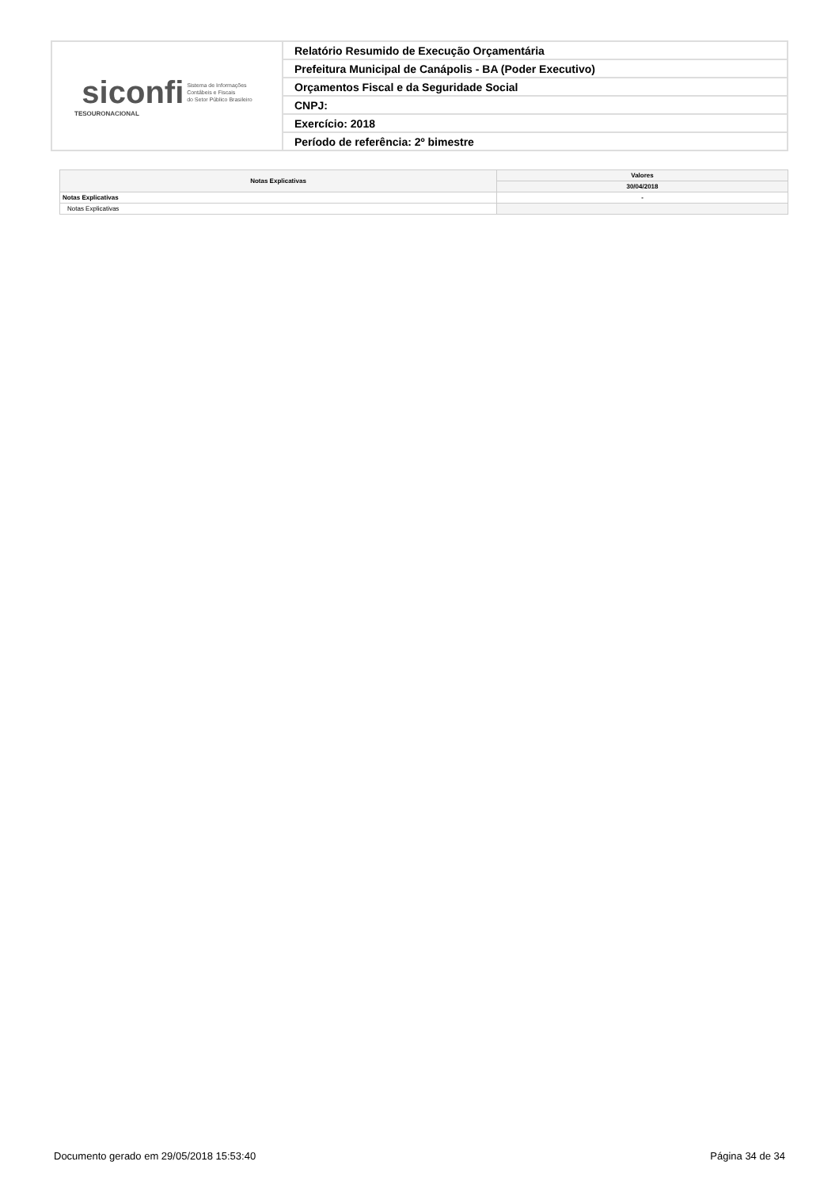| siconfi Sistema de Informações Contábeis e Fiscais do Setor Público Brasileiro TESOURONACIONAL | Relatório Resumido de Execução Orçamentária |
| | Prefeitura Municipal de Canápolis - BA (Poder Executivo) |
| | Orçamentos Fiscal e da Seguridade Social |
| | CNPJ: |
| | Exercício: 2018 |
| | Período de referência: 2º bimestre |
| Notas Explicativas | Valores |
| --- | --- |
| | 30/04/2018 |
| Notas Explicativas | - |
| Notas Explicativas | |
Documento gerado em 29/05/2018 15:53:40 Página 34 de 34